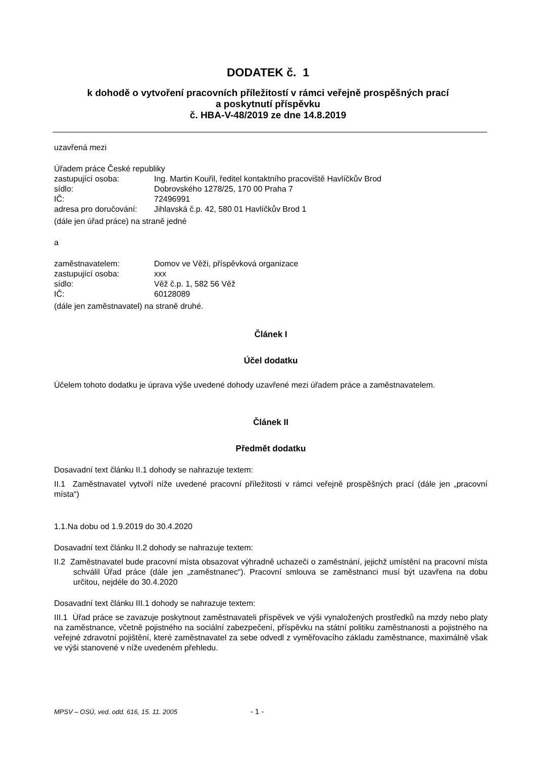DODATEK č. 1
k dohodě o vytvoření pracovních příležitostí v rámci veřejně prospěšných prací
a poskytnutí příspěvku
č. HBA-V-48/2019 ze dne 14.8.2019
uzavřená mezi
Úřadem práce České republiky
zastupující osoba: Ing. Martin Kouřil, ředitel kontaktního pracoviště Havlíčkův Brod
sídlo: Dobrovského 1278/25, 170 00 Praha 7
IČ: 72496991
adresa pro doručování: Jihlavská č.p. 42, 580 01 Havlíčkův Brod 1
(dále jen úřad práce) na straně jedné
a
zaměstnavatelem: Domov ve Věži, příspěvková organizace
zastupující osoba: xxx
sídlo: Věž č.p. 1, 582 56 Věž
IČ: 60128089
(dále jen zaměstnavatel) na straně druhé.
Článek I
Účel dodatku
Účelem tohoto dodatku je úprava výše uvedené dohody uzavřené mezi úřadem práce a zaměstnavatelem.
Článek II
Předmět dodatku
Dosavadní text článku II.1 dohody se nahrazuje textem:
II.1 Zaměstnavatel vytvoří níže uvedené pracovní příležitosti v rámci veřejně prospěšných prací (dále jen „pracovní místa“)
1.1.Na dobu od 1.9.2019 do 30.4.2020
Dosavadní text článku II.2 dohody se nahrazuje textem:
II.2 Zaměstnavatel bude pracovní místa obsazovat výhradně uchazeči o zaměstnání, jejichž umístění na pracovní místa schválil Úřad práce (dále jen „zaměstnanec“). Pracovní smlouva se zaměstnanci musí být uzavřena na dobu určitou, nejdéle do 30.4.2020
Dosavadní text článku III.1 dohody se nahrazuje textem:
III.1 Úřad práce se zavazuje poskytnout zaměstnavateli příspěvek ve výši vynaložených prostředků na mzdy nebo platy na zaměstnance, včetně pojistného na sociální zabezpečení, příspěvku na státní politiku zaměstnanosti a pojistného na veřejné zdravotní pojištění, které zaměstnavatel za sebe odvedl z vyměřovacího základu zaměstnance, maximálně však ve výši stanovené v níže uvedeném přehledu.
MPSV – OSÚ, ved. odd. 616, 15. 11. 2005 - 1 -